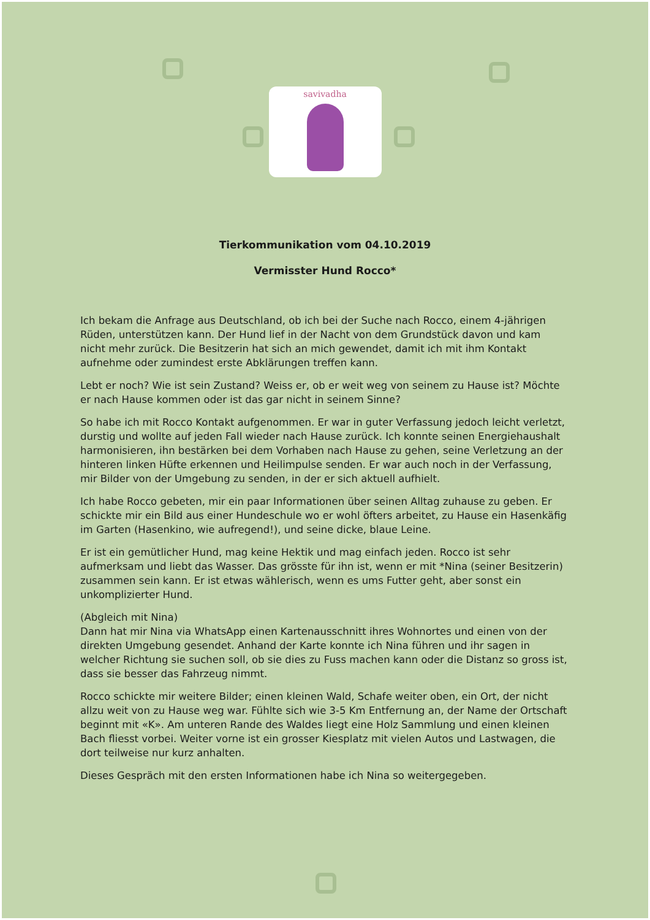savivadha
Tierkommunikation vom 04.10.2019
Vermisster Hund Rocco*
Ich bekam die Anfrage aus Deutschland, ob ich bei der Suche nach Rocco, einem 4-jährigen Rüden, unterstützen kann. Der Hund lief in der Nacht von dem Grundstück davon und kam nicht mehr zurück. Die Besitzerin hat sich an mich gewendet, damit ich mit ihm Kontakt aufnehme oder zumindest erste Abklärungen treffen kann.
Lebt er noch? Wie ist sein Zustand? Weiss er, ob er weit weg von seinem zu Hause ist? Möchte er nach Hause kommen oder ist das gar nicht in seinem Sinne?
So habe ich mit Rocco Kontakt aufgenommen. Er war in guter Verfassung jedoch leicht verletzt, durstig und wollte auf jeden Fall wieder nach Hause zurück. Ich konnte seinen Energiehaushalt harmonisieren, ihn bestärken bei dem Vorhaben nach Hause zu gehen, seine Verletzung an der hinteren linken Hüfte erkennen und Heilimpulse senden. Er war auch noch in der Verfassung, mir Bilder von der Umgebung zu senden, in der er sich aktuell aufhielt.
Ich habe Rocco gebeten, mir ein paar Informationen über seinen Alltag zuhause zu geben. Er schickte mir ein Bild aus einer Hundeschule wo er wohl öfters arbeitet, zu Hause ein Hasenkäfig im Garten (Hasenkino, wie aufregend!), und seine dicke, blaue Leine.
Er ist ein gemütlicher Hund, mag keine Hektik und mag einfach jeden. Rocco ist sehr aufmerksam und liebt das Wasser. Das grösste für ihn ist, wenn er mit *Nina (seiner Besitzerin) zusammen sein kann. Er ist etwas wählerisch, wenn es ums Futter geht, aber sonst ein unkomplizierter Hund.
(Abgleich mit Nina)
Dann hat mir Nina via WhatsApp einen Kartenausschnitt ihres Wohnortes und einen von der direkten Umgebung gesendet. Anhand der Karte konnte ich Nina führen und ihr sagen in welcher Richtung sie suchen soll, ob sie dies zu Fuss machen kann oder die Distanz so gross ist, dass sie besser das Fahrzeug nimmt.
Rocco schickte mir weitere Bilder; einen kleinen Wald, Schafe weiter oben, ein Ort, der nicht allzu weit von zu Hause weg war. Fühlte sich wie 3-5 Km Entfernung an, der Name der Ortschaft beginnt mit «K». Am unteren Rande des Waldes liegt eine Holz Sammlung und einen kleinen Bach fliesst vorbei. Weiter vorne ist ein grosser Kiesplatz mit vielen Autos und Lastwagen, die dort teilweise nur kurz anhalten.
Dieses Gespräch mit den ersten Informationen habe ich Nina so weitergegeben.